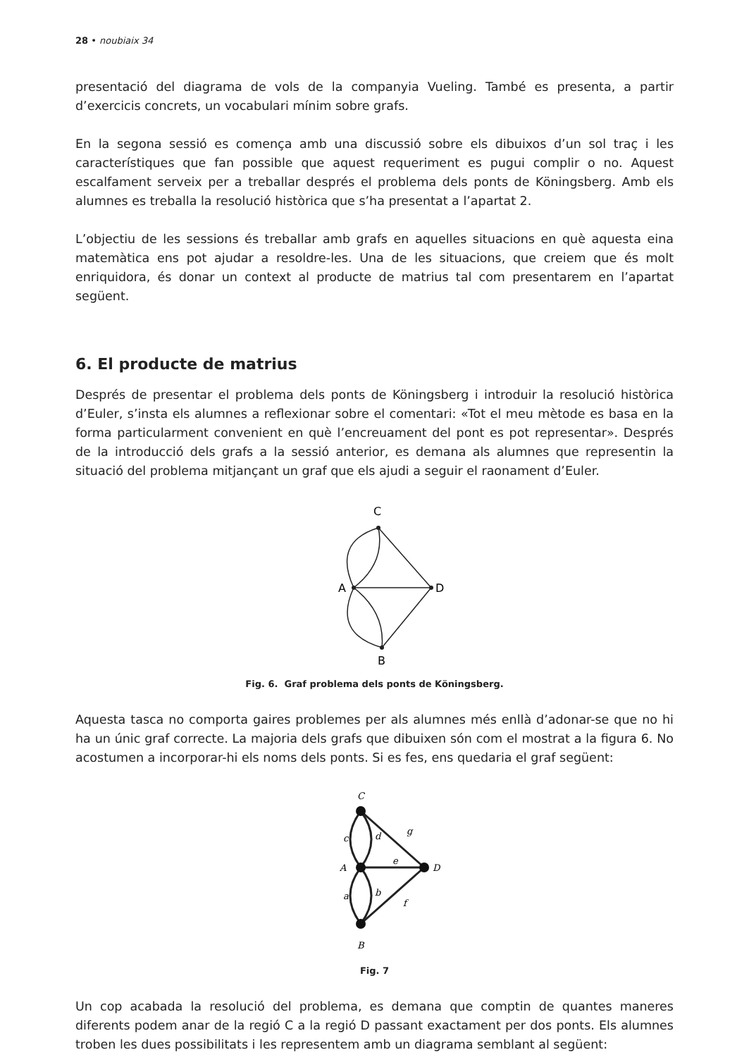28 • noubiaix 34
presentació del diagrama de vols de la companyia Vueling. També es presenta, a partir d’exercicis concrets, un vocabulari mínim sobre grafs.
En la segona sessió es comença amb una discussió sobre els dibuixos d’un sol traç i les característiques que fan possible que aquest requeriment es pugui complir o no. Aquest escalfament serveix per a treballar després el problema dels ponts de Köningsberg. Amb els alumnes es treballa la resolució històrica que s’ha presentat a l’apartat 2.
L’objectiu de les sessions és treballar amb grafs en aquelles situacions en què aquesta eina matemàtica ens pot ajudar a resoldre-les. Una de les situacions, que creiem que és molt enriquidora, és donar un context al producte de matrius tal com presentarem en l’apartat següent.
6. El producte de matrius
Després de presentar el problema dels ponts de Köningsberg i introduir la resolució històrica d’Euler, s’insta els alumnes a reflexionar sobre el comentari: «Tot el meu mètode es basa en la forma particularment convenient en què l’encreuament del pont es pot representar». Després de la introducció dels grafs a la sessió anterior, es demana als alumnes que representin la situació del problema mitjançant un graf que els ajudi a seguir el raonament d’Euler.
C
A
D
B
Fig. 6. Graf problema dels ponts de Köningsberg.
Aquesta tasca no comporta gaires problemes per als alumnes més enllà d’adonar-se que no hi ha un únic graf correcte. La majoria dels grafs que dibuixen són com el mostrat a la figura 6. No acostumen a incorporar-hi els noms dels ponts. Si es fes, ens quedaria el graf següent:
C
A
D
B
c
d
g
e
a
b
f
Fig. 7
Un cop acabada la resolució del problema, es demana que comptin de quantes maneres diferents podem anar de la regió C a la regió D passant exactament per dos ponts. Els alumnes troben les dues possibilitats i les representem amb un diagrama semblant al següent: